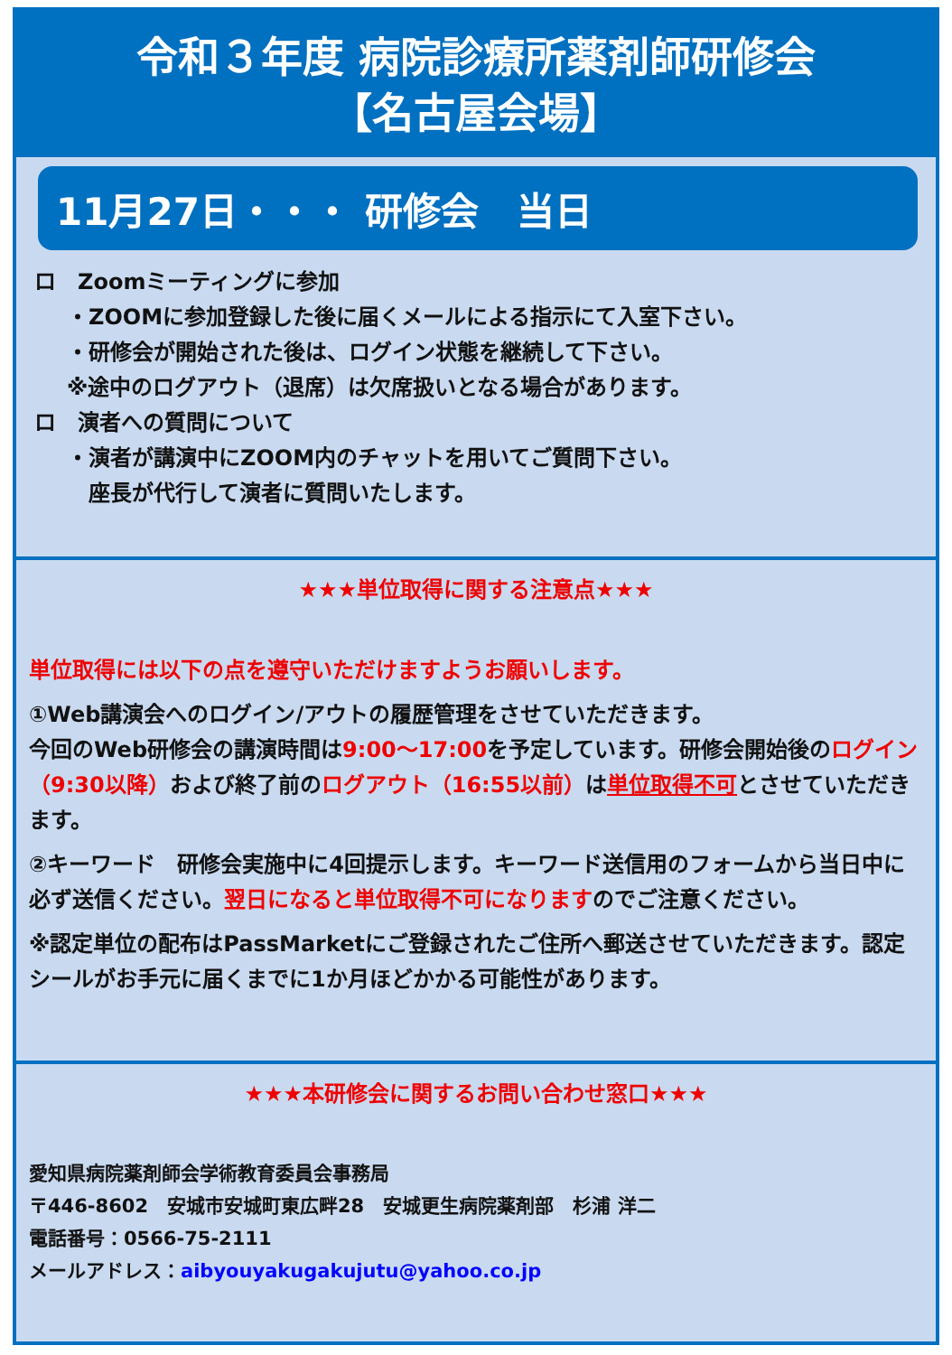令和３年度 病院診療所薬剤師研修会
【名古屋会場】
11月27日・・・ 研修会　当日
ロ　Zoomミーティングに参加
・ZOOMに参加登録した後に届くメールによる指示にて入室下さい。
・研修会が開始された後は、ログイン状態を継続して下さい。
※途中のログアウト（退席）は欠席扱いとなる場合があります。
ロ　演者への質問について
・演者が講演中にZOOM内のチャットを用いてご質問下さい。
　座長が代行して演者に質問いたします。
★★★単位取得に関する注意点★★★
単位取得には以下の点を遵守いただけますようお願いします。
①Web講演会へのログイン/アウトの履歴管理をさせていただきます。
今回のWeb研修会の講演時間は9:00～17:00を予定しています。研修会開始後のログイン（9:30以降）および終了前のログアウト（16:55以前）は単位取得不可とさせていただきます。
②キーワード　研修会実施中に4回提示します。キーワード送信用のフォームから当日中に必ず送信ください。翌日になると単位取得不可になりますのでご注意ください。
※認定単位の配布はPassMarketにご登録されたご住所へ郵送させていただきます。認定シールがお手元に届くまでに1か月ほどかかる可能性があります。
★★★本研修会に関するお問い合わせ窓口★★★
愛知県病院薬剤師会学術教育委員会事務局
〒446-8602　安城市安城町東広畔28　安城更生病院薬剤部　杉浦 洋二
電話番号：0566-75-2111
メールアドレス：aibyouyakugakujutu@yahoo.co.jp